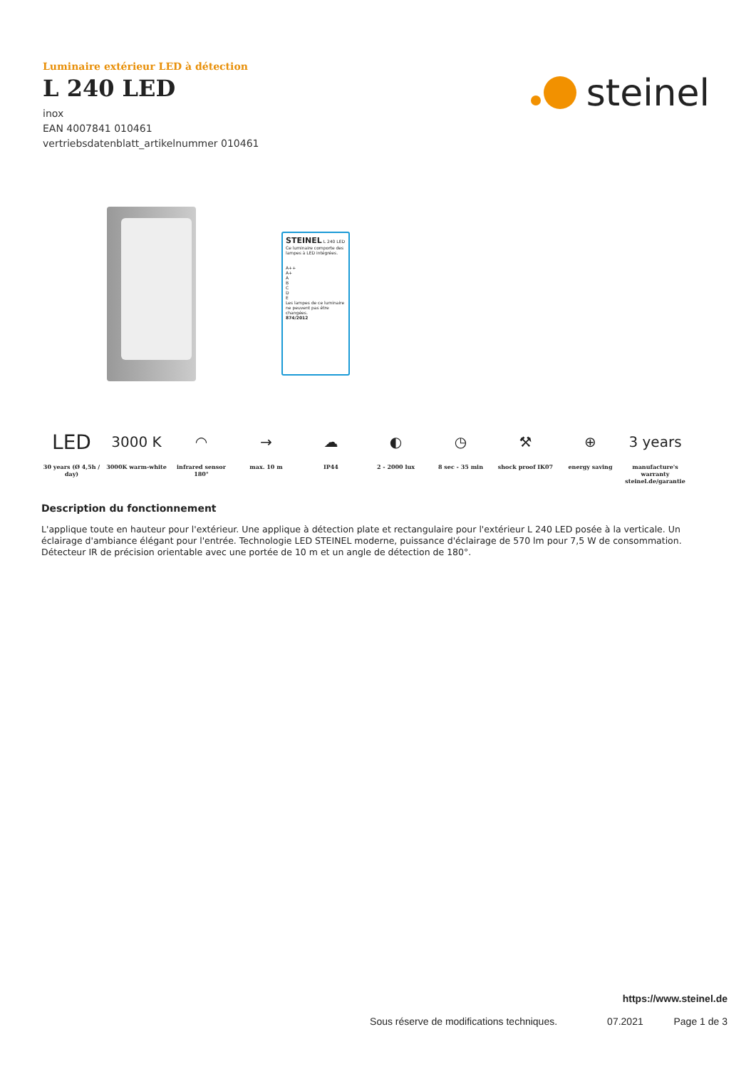Luminaire extérieur LED à détection
L 240 LED
inox
EAN 4007841 010461
vertriebsdatenblatt_artikelnummer 010461
steinel
STEINEL L 240 LED
Ce luminaire comporte des lampes à LED intégrées.
A++
A+
A
B
C
D
E
Les lampes de ce luminaire ne peuvent pas être changées.
874/2012
LED
30 years (Ø 4,5h / day)
3000 K
3000K warm-white
◠
infrared sensor 180°
→
max. 10 m
☁
IP44
◐
2 - 2000 lux
◷
8 sec - 35 min
⚒
shock proof IK07
⊕
energy saving
3 years
manufacture's warranty steinel.de/garantie
Description du fonctionnement
L'applique toute en hauteur pour l'extérieur. Une applique à détection plate et rectangulaire pour l'extérieur L 240 LED posée à la verticale. Un éclairage d'ambiance élégant pour l'entrée. Technologie LED STEINEL moderne, puissance d'éclairage de 570 lm pour 7,5 W de consommation. Détecteur IR de précision orientable avec une portée de 10 m et un angle de détection de 180°.
https://www.steinel.de
Sous réserve de modifications techniques. 07.2021 Page 1 de 3